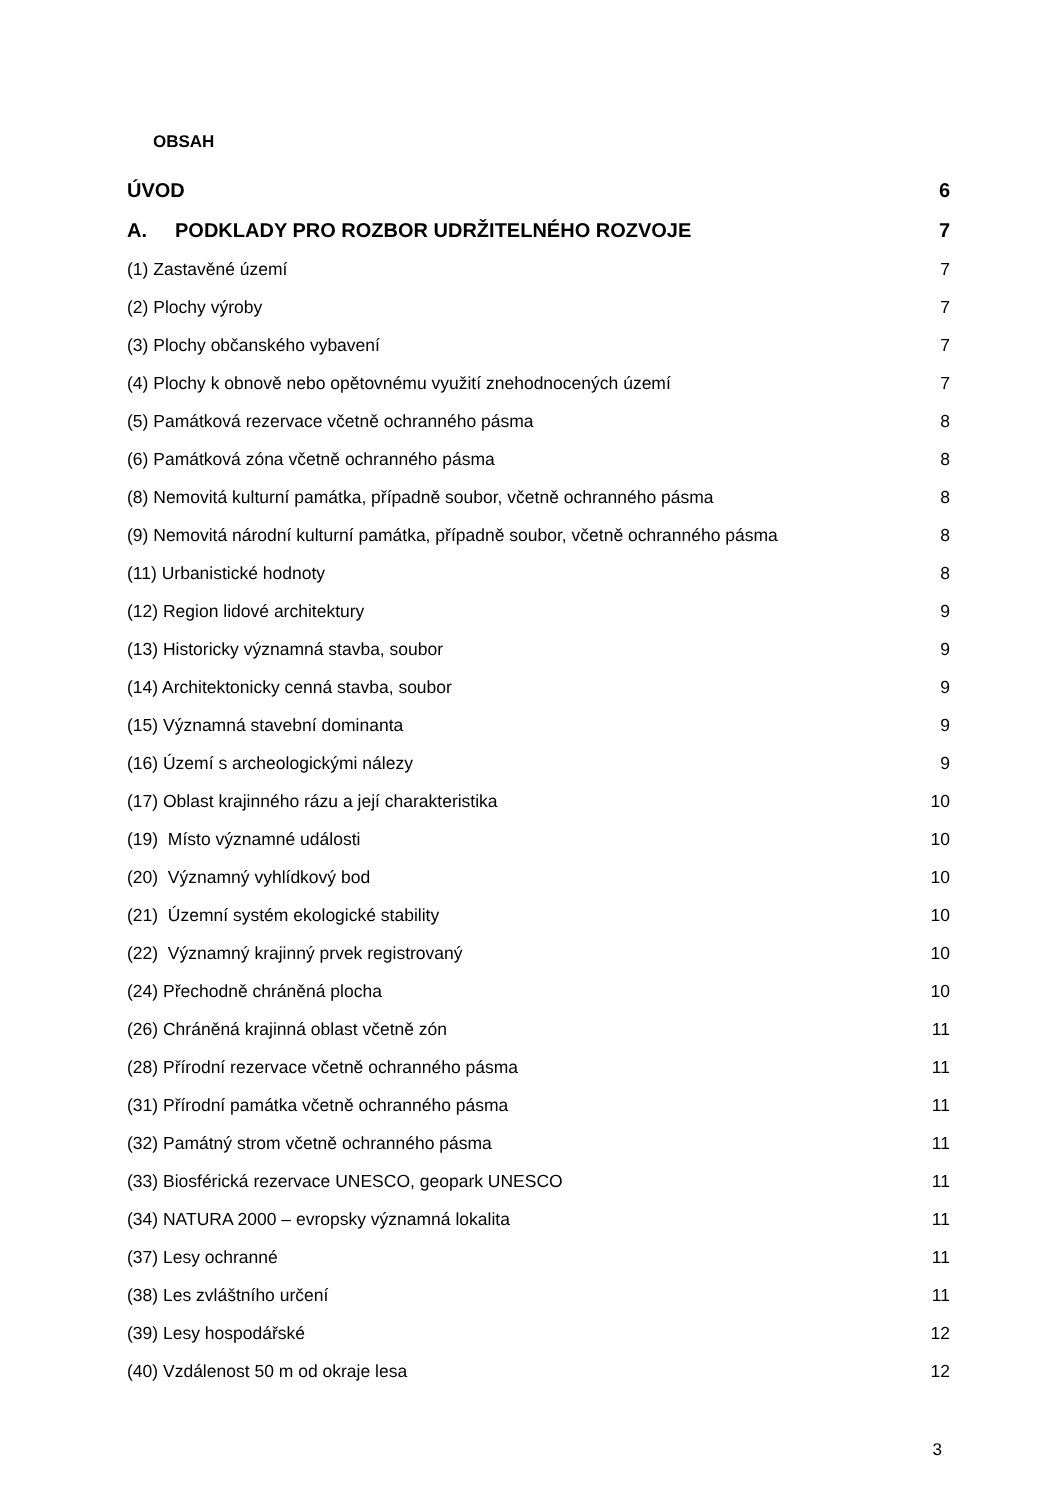OBSAH
ÚVOD 6
A. PODKLADY PRO ROZBOR UDRŽITELNÉHO ROZVOJE
7
(1) Zastavěné území 7
(2) Plochy výroby 7
(3) Plochy občanského vybavení 7
(4) Plochy k obnově nebo opětovnému využití znehodnocených území
7
(5) Památková rezervace včetně ochranného pásma
8
(6) Památková zóna včetně ochranného pásma
8
(8) Nemovitá kulturní památka, případně soubor, včetně ochranného pásma
8
(9) Nemovitá národní kulturní památka, případně soubor, včetně ochranného pásma
8
(11) Urbanistické hodnoty 8
(12) Region lidové architektury
9
(13) Historicky významná stavba, soubor
9
(14) Architektonicky cenná stavba, soubor
9
(15) Významná stavební dominanta
9
(16) Území s archeologickými nálezy
9
(17) Oblast krajinného rázu a její charakteristika
10
(19) Místo významné události 10
(20) Významný vyhlídkový bod 10
(21) Územní systém ekologické stability
10
(22) Významný krajinný prvek registrovaný
10
(24) Přechodně chráněná plocha 10
(26) Chráněná krajinná oblast včetně zón
11
(28) Přírodní rezervace včetně ochranného pásma
11
(31) Přírodní památka včetně ochranného pásma
11
(32) Památný strom včetně ochranného pásma
11
(33) Biosférická rezervace UNESCO, geopark UNESCO
11
(34) NATURA 2000 – evropsky významná lokalita
11
(37) Lesy ochranné 11
(38) Les zvláštního určení 11
(39) Lesy hospodářské 12
(40) Vzdálenost 50 m od okraje lesa
12
3